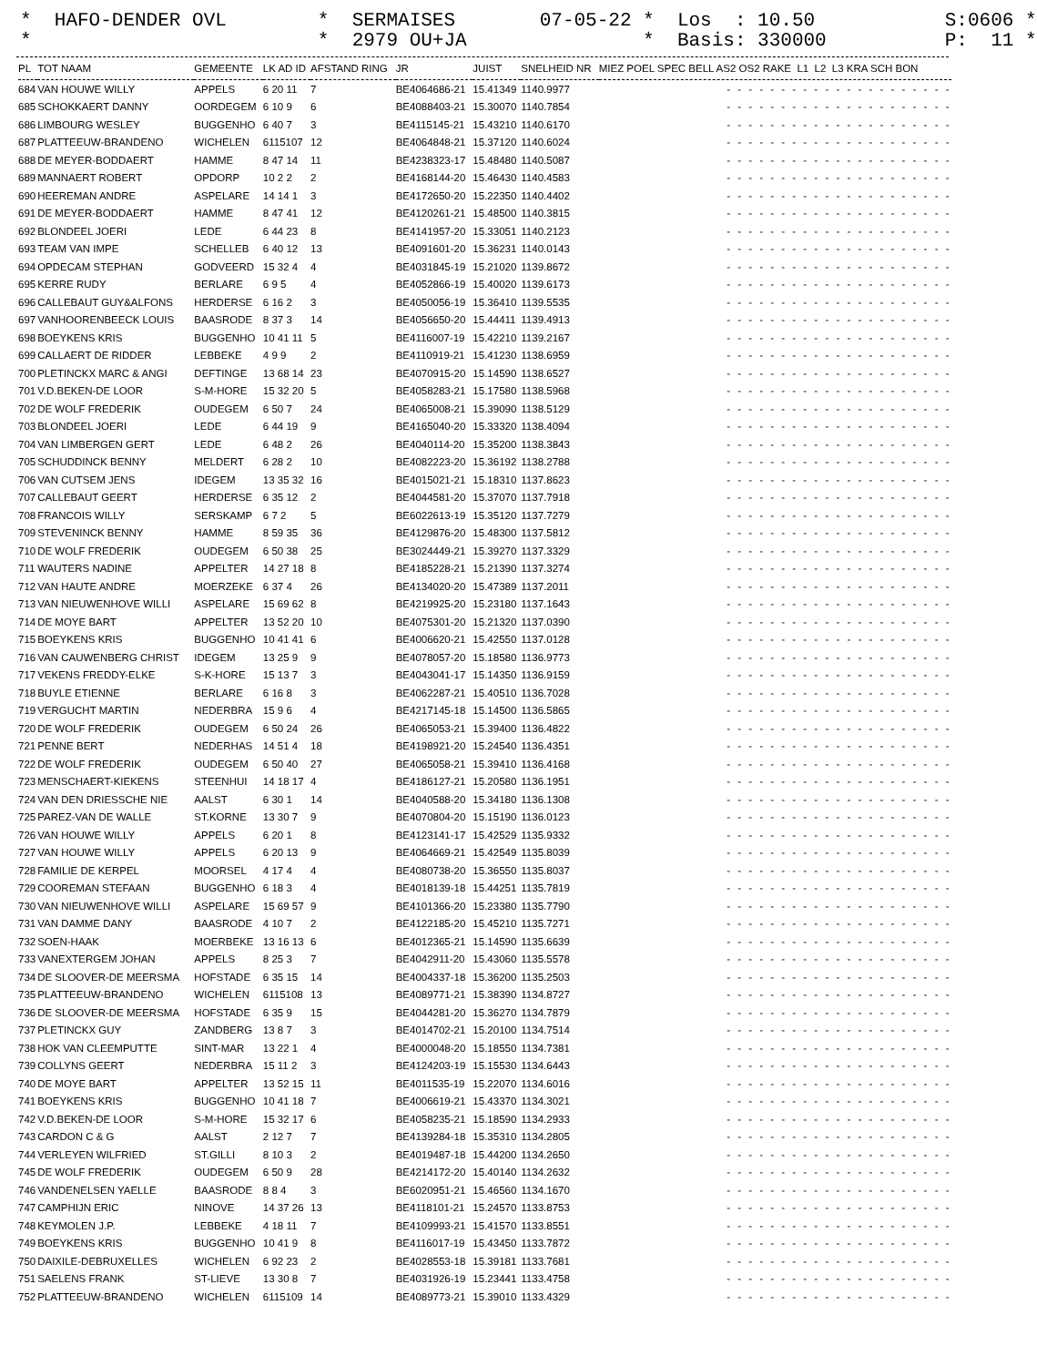* HAFO-DENDER OVL *
* SERMAISES * 2979 OU+JA
07-05-22 * Los : 10.50 * Basis: 330000
S:0606 * P: 11 *
| PL | TOT NAAM | GEMEENTE | LK AD ID | AFSTAND RING | JR | JUIST | SNELHEID NR | MIEZ POEL SPEC BELL AS2 OS2 RAKE L1 L2 L3 KRA SCH BON |
| --- | --- | --- | --- | --- | --- | --- | --- | --- |
| 684 | VAN HOUWE WILLY | APPELS | 6 20 11 | 7 | BE4064686-21 | 15.41349 | 1140.9977 | - - - - - - - - - - - - - - - - - - - - - |
| 685 | SCHOKKAERT DANNY | OORDEGEM | 6 10 9 | 6 | BE4088403-21 | 15.30070 | 1140.7854 | - - - - - - - - - - - - - - - - - - - - - |
| 686 | LIMBOURG WESLEY | BUGGENHO | 6 40 7 | 3 | BE4115145-21 | 15.43210 | 1140.6170 | - - - - - - - - - - - - - - - - - - - - - |
| 687 | PLATTEEUW-BRANDENO | WICHELEN | 6115107 | 12 | BE4064848-21 | 15.37120 | 1140.6024 | - - - - - - - - - - - - - - - - - - - - - |
| 688 | DE MEYER-BODDAERT | HAMME | 8 47 14 | 11 | BE4238323-17 | 15.48480 | 1140.5087 | - - - - - - - - - - - - - - - - - - - - - |
| 689 | MANNAERT ROBERT | OPDORP | 10 2 2 | 2 | BE4168144-20 | 15.46430 | 1140.4583 | - - - - - - - - - - - - - - - - - - - - - |
| 690 | HEEREMAN ANDRE | ASPELARE | 14 14 1 | 3 | BE4172650-20 | 15.22350 | 1140.4402 | - - - - - - - - - - - - - - - - - - - - - |
| 691 | DE MEYER-BODDAERT | HAMME | 8 47 41 | 12 | BE4120261-21 | 15.48500 | 1140.3815 | - - - - - - - - - - - - - - - - - - - - - |
| 692 | BLONDEEL JOERI | LEDE | 6 44 23 | 8 | BE4141957-20 | 15.33051 | 1140.2123 | - - - - - - - - - - - - - - - - - - - - - |
| 693 | TEAM VAN IMPE | SCHELLEB | 6 40 12 | 13 | BE4091601-20 | 15.36231 | 1140.0143 | - - - - - - - - - - - - - - - - - - - - - |
| 694 | OPDECAM STEPHAN | GODVEERD | 15 32 4 | 4 | BE4031845-19 | 15.21020 | 1139.8672 | - - - - - - - - - - - - - - - - - - - - - |
| 695 | KERRE RUDY | BERLARE | 6 9 5 | 4 | BE4052866-19 | 15.40020 | 1139.6173 | - - - - - - - - - - - - - - - - - - - - - |
| 696 | CALLEBAUT GUY&ALFONS | HERDERSE | 6 16 2 | 3 | BE4050056-19 | 15.36410 | 1139.5535 | - - - - - - - - - - - - - - - - - - - - - |
| 697 | VANHOORENBEECK LOUIS | BAASRODE | 8 37 3 | 14 | BE4056650-20 | 15.44411 | 1139.4913 | - - - - - - - - - - - - - - - - - - - - - |
| 698 | BOEYKENS KRIS | BUGGENHO | 10 41 11 | 5 | BE4116007-19 | 15.42210 | 1139.2167 | - - - - - - - - - - - - - - - - - - - - - |
| 699 | CALLAERT DE RIDDER | LEBBEKE | 4 9 9 | 2 | BE4110919-21 | 15.41230 | 1138.6959 | - - - - - - - - - - - - - - - - - - - - - |
| 700 | PLETINCKX MARC & ANGI | DEFTINGE | 13 68 14 | 23 | BE4070915-20 | 15.14590 | 1138.6527 | - - - - - - - - - - - - - - - - - - - - - |
| 701 | V.D.BEKEN-DE LOOR | S-M-HORE | 15 32 20 | 5 | BE4058283-21 | 15.17580 | 1138.5968 | - - - - - - - - - - - - - - - - - - - - - |
| 702 | DE WOLF FREDERIK | OUDEGEM | 6 50 7 | 24 | BE4065008-21 | 15.39090 | 1138.5129 | - - - - - - - - - - - - - - - - - - - - - |
| 703 | BLONDEEL JOERI | LEDE | 6 44 19 | 9 | BE4165040-20 | 15.33320 | 1138.4094 | - - - - - - - - - - - - - - - - - - - - - |
| 704 | VAN LIMBERGEN GERT | LEDE | 6 48 2 | 26 | BE4040114-20 | 15.35200 | 1138.3843 | - - - - - - - - - - - - - - - - - - - - - |
| 705 | SCHUDDINCK BENNY | MELDERT | 6 28 2 | 10 | BE4082223-20 | 15.36192 | 1138.2788 | - - - - - - - - - - - - - - - - - - - - - |
| 706 | VAN CUTSEM JENS | IDEGEM | 13 35 32 | 16 | BE4015021-21 | 15.18310 | 1137.8623 | - - - - - - - - - - - - - - - - - - - - - |
| 707 | CALLEBAUT GEERT | HERDERSE | 6 35 12 | 2 | BE4044581-20 | 15.37070 | 1137.7918 | - - - - - - - - - - - - - - - - - - - - - |
| 708 | FRANCOIS WILLY | SERSKAMP | 6 7 2 | 5 | BE6022613-19 | 15.35120 | 1137.7279 | - - - - - - - - - - - - - - - - - - - - - |
| 709 | STEVENINCK BENNY | HAMME | 8 59 35 | 36 | BE4129876-20 | 15.48300 | 1137.5812 | - - - - - - - - - - - - - - - - - - - - - |
| 710 | DE WOLF FREDERIK | OUDEGEM | 6 50 38 | 25 | BE3024449-21 | 15.39270 | 1137.3329 | - - - - - - - - - - - - - - - - - - - - - |
| 711 | WAUTERS NADINE | APPELTER | 14 27 18 | 8 | BE4185228-21 | 15.21390 | 1137.3274 | - - - - - - - - - - - - - - - - - - - - - |
| 712 | VAN HAUTE ANDRE | MOERZEKE | 6 37 4 | 26 | BE4134020-20 | 15.47389 | 1137.2011 | - - - - - - - - - - - - - - - - - - - - - |
| 713 | VAN NIEUWENHOVE WILLI | ASPELARE | 15 69 62 | 8 | BE4219925-20 | 15.23180 | 1137.1643 | - - - - - - - - - - - - - - - - - - - - - |
| 714 | DE MOYE BART | APPELTER | 13 52 20 | 10 | BE4075301-20 | 15.21320 | 1137.0390 | - - - - - - - - - - - - - - - - - - - - - |
| 715 | BOEYKENS KRIS | BUGGENHO | 10 41 41 | 6 | BE4006620-21 | 15.42550 | 1137.0128 | - - - - - - - - - - - - - - - - - - - - - |
| 716 | VAN CAUWENBERG CHRIST | IDEGEM | 13 25 9 | 9 | BE4078057-20 | 15.18580 | 1136.9773 | - - - - - - - - - - - - - - - - - - - - - |
| 717 | VEKENS FREDDY-ELKE | S-K-HORE | 15 13 7 | 3 | BE4043041-17 | 15.14350 | 1136.9159 | - - - - - - - - - - - - - - - - - - - - - |
| 718 | BUYLE ETIENNE | BERLARE | 6 16 8 | 3 | BE4062287-21 | 15.40510 | 1136.7028 | - - - - - - - - - - - - - - - - - - - - - |
| 719 | VERGUCHT MARTIN | NEDERBRA | 15 9 6 | 4 | BE4217145-18 | 15.14500 | 1136.5865 | - - - - - - - - - - - - - - - - - - - - - |
| 720 | DE WOLF FREDERIK | OUDEGEM | 6 50 24 | 26 | BE4065053-21 | 15.39400 | 1136.4822 | - - - - - - - - - - - - - - - - - - - - - |
| 721 | PENNE BERT | NEDERHAS | 14 51 4 | 18 | BE4198921-20 | 15.24540 | 1136.4351 | - - - - - - - - - - - - - - - - - - - - - |
| 722 | DE WOLF FREDERIK | OUDEGEM | 6 50 40 | 27 | BE4065058-21 | 15.39410 | 1136.4168 | - - - - - - - - - - - - - - - - - - - - - |
| 723 | MENSCHAERT-KIEKENS | STEENHUI | 14 18 17 | 4 | BE4186127-21 | 15.20580 | 1136.1951 | - - - - - - - - - - - - - - - - - - - - - |
| 724 | VAN DEN DRIESSCHE NIE | AALST | 6 30 1 | 14 | BE4040588-20 | 15.34180 | 1136.1308 | - - - - - - - - - - - - - - - - - - - - - |
| 725 | PAREZ-VAN DE WALLE | ST.KORNE | 13 30 7 | 9 | BE4070804-20 | 15.15190 | 1136.0123 | - - - - - - - - - - - - - - - - - - - - - |
| 726 | VAN HOUWE WILLY | APPELS | 6 20 1 | 8 | BE4123141-17 | 15.42529 | 1135.9332 | - - - - - - - - - - - - - - - - - - - - - |
| 727 | VAN HOUWE WILLY | APPELS | 6 20 13 | 9 | BE4064669-21 | 15.42549 | 1135.8039 | - - - - - - - - - - - - - - - - - - - - - |
| 728 | FAMILIE DE KERPEL | MOORSEL | 4 17 4 | 4 | BE4080738-20 | 15.36550 | 1135.8037 | - - - - - - - - - - - - - - - - - - - - - |
| 729 | COOREMAN STEFAAN | BUGGENHO | 6 18 3 | 4 | BE4018139-18 | 15.44251 | 1135.7819 | - - - - - - - - - - - - - - - - - - - - - |
| 730 | VAN NIEUWENHOVE WILLI | ASPELARE | 15 69 57 | 9 | BE4101366-20 | 15.23380 | 1135.7790 | - - - - - - - - - - - - - - - - - - - - - |
| 731 | VAN DAMME DANY | BAASRODE | 4 10 7 | 2 | BE4122185-20 | 15.45210 | 1135.7271 | - - - - - - - - - - - - - - - - - - - - - |
| 732 | SOEN-HAAK | MOERBEKE | 13 16 13 | 6 | BE4012365-21 | 15.14590 | 1135.6639 | - - - - - - - - - - - - - - - - - - - - - |
| 733 | VANEXTERGEM JOHAN | APPELS | 8 25 3 | 7 | BE4042911-20 | 15.43060 | 1135.5578 | - - - - - - - - - - - - - - - - - - - - - |
| 734 | DE SLOOVER-DE MEERSMA | HOFSTADE | 6 35 15 | 14 | BE4004337-18 | 15.36200 | 1135.2503 | - - - - - - - - - - - - - - - - - - - - - |
| 735 | PLATTEEUW-BRANDENO | WICHELEN | 6115108 | 13 | BE4089771-21 | 15.38390 | 1134.8727 | - - - - - - - - - - - - - - - - - - - - - |
| 736 | DE SLOOVER-DE MEERSMA | HOFSTADE | 6 35 9 | 15 | BE4044281-20 | 15.36270 | 1134.7879 | - - - - - - - - - - - - - - - - - - - - - |
| 737 | PLETINCKX GUY | ZANDBERG | 13 8 7 | 3 | BE4014702-21 | 15.20100 | 1134.7514 | - - - - - - - - - - - - - - - - - - - - - |
| 738 | HOK VAN CLEEMPUTTE | SINT-MAR | 13 22 1 | 4 | BE4000048-20 | 15.18550 | 1134.7381 | - - - - - - - - - - - - - - - - - - - - - |
| 739 | COLLYNS GEERT | NEDERBRA | 15 11 2 | 3 | BE4124203-19 | 15.15530 | 1134.6443 | - - - - - - - - - - - - - - - - - - - - - |
| 740 | DE MOYE BART | APPELTER | 13 52 15 | 11 | BE4011535-19 | 15.22070 | 1134.6016 | - - - - - - - - - - - - - - - - - - - - - |
| 741 | BOEYKENS KRIS | BUGGENHO | 10 41 18 | 7 | BE4006619-21 | 15.43370 | 1134.3021 | - - - - - - - - - - - - - - - - - - - - - |
| 742 | V.D.BEKEN-DE LOOR | S-M-HORE | 15 32 17 | 6 | BE4058235-21 | 15.18590 | 1134.2933 | - - - - - - - - - - - - - - - - - - - - - |
| 743 | CARDON C & G | AALST | 2 12 7 | 7 | BE4139284-18 | 15.35310 | 1134.2805 | - - - - - - - - - - - - - - - - - - - - - |
| 744 | VERLEYEN WILFRIED | ST.GILLI | 8 10 3 | 2 | BE4019487-18 | 15.44200 | 1134.2650 | - - - - - - - - - - - - - - - - - - - - - |
| 745 | DE WOLF FREDERIK | OUDEGEM | 6 50 9 | 28 | BE4214172-20 | 15.40140 | 1134.2632 | - - - - - - - - - - - - - - - - - - - - - |
| 746 | VANDENELSEN YAELLE | BAASRODE | 8 8 4 | 3 | BE6020951-21 | 15.46560 | 1134.1670 | - - - - - - - - - - - - - - - - - - - - - |
| 747 | CAMPHIJN ERIC | NINOVE | 14 37 26 | 13 | BE4118101-21 | 15.24570 | 1133.8753 | - - - - - - - - - - - - - - - - - - - - - |
| 748 | KEYMOLEN J.P. | LEBBEKE | 4 18 11 | 7 | BE4109993-21 | 15.41570 | 1133.8551 | - - - - - - - - - - - - - - - - - - - - - |
| 749 | BOEYKENS KRIS | BUGGENHO | 10 41 9 | 8 | BE4116017-19 | 15.43450 | 1133.7872 | - - - - - - - - - - - - - - - - - - - - - |
| 750 | DAIXILE-DEBRUXELLES | WICHELEN | 6 92 23 | 2 | BE4028553-18 | 15.39181 | 1133.7681 | - - - - - - - - - - - - - - - - - - - - - |
| 751 | SAELENS FRANK | ST-LIEVE | 13 30 8 | 7 | BE4031926-19 | 15.23441 | 1133.4758 | - - - - - - - - - - - - - - - - - - - - - |
| 752 | PLATTEEUW-BRANDENO | WICHELEN | 6115109 | 14 | BE4089773-21 | 15.39010 | 1133.4329 | - - - - - - - - - - - - - - - - - - - - - |